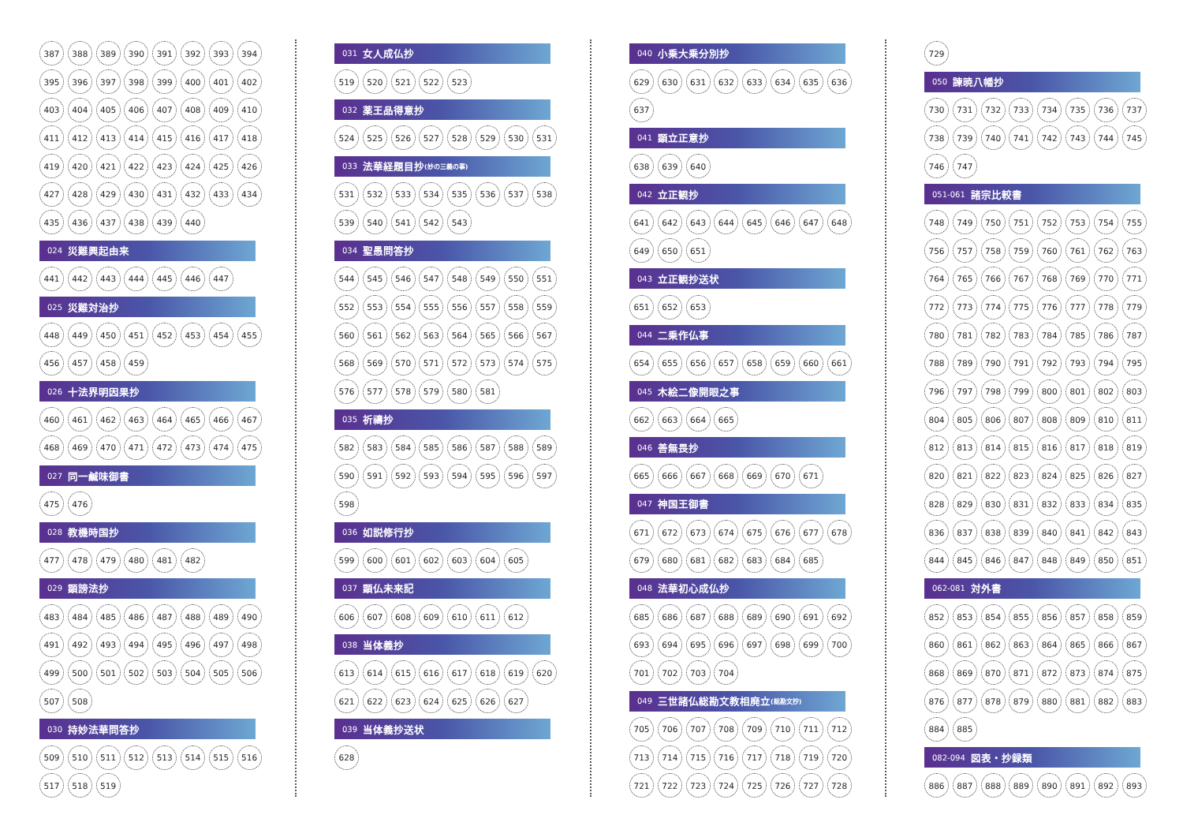387 388 389 390 391 392 393 394
395 396 397 398 399 400 401 402
403 404 405 406 407 408 409 410
411 412 413 414 415 416 417 418
419 420 421 422 423 424 425 426
427 428 429 430 431 432 433 434
435 436 437 438 439 440
024 災難興起由来
441 442 443 444 445 446 447
025 災難対治抄
448 449 450 451 452 453 454 455
456 457 458 459
026 十法界明因果抄
460 461 462 463 464 465 466 467
468 469 470 471 472 473 474 475
027 同一鹹味御書
475 476
028 教機時国抄
477 478 479 480 481 482
029 顕謗法抄
483 484 485 486 487 488 489 490
491 492 493 494 495 496 497 498
499 500 501 502 503 504 505 506
507 508
030 持妙法華問答抄
509 510 511 512 513 514 515 516
517 518 519
031 女人成仏抄
519 520 521 522 523
032 薬王品得意抄
524 525 526 527 528 529 530 531
033 法華経題目抄 (妙の三義の事)
531 532 533 534 535 536 537 538
539 540 541 542 543
034 聖愚問答抄
544 545 546 547 548 549 550 551
552 553 554 555 556 557 558 559
560 561 562 563 564 565 566 567
568 569 570 571 572 573 574 575
576 577 578 579 580 581
035 祈禱抄
582 583 584 585 586 587 588 589
590 591 592 593 594 595 596 597
598
036 如説修行抄
599 600 601 602 603 604 605
037 顕仏未来記
606 607 608 609 610 611 612
038 当体義抄
613 614 615 616 617 618 619 620
621 622 623 624 625 626 627
039 当体義抄送状
628
040 小乗大乗分別抄
629 630 631 632 633 634 635 636
637
041 顕立正意抄
638 639 640
042 立正観抄
641 642 643 644 645 646 647 648
649 650 651
043 立正観抄送状
651 652 653
044 二乗作仏事
654 655 656 657 658 659 660 661
045 木絵二像開眼之事
662 663 664 665
046 善無畏抄
665 666 667 668 669 670 671
047 神国王御書
671 672 673 674 675 676 677 678
679 680 681 682 683 684 685
048 法華初心成仏抄
685 686 687 688 689 690 691 692
693 694 695 696 697 698 699 700
701 702 703 704
049 三世諸仏総勘文教相廃立 (総勘文抄)
705 706 707 708 709 710 711 712
713 714 715 716 717 718 719 720
721 722 723 724 725 726 727 728
729
050 諫暁八幡抄
730 731 732 733 734 735 736 737
738 739 740 741 742 743 744 745
746 747
051-061 諸宗比較書
748 749 750 751 752 753 754 755
756 757 758 759 760 761 762 763
764 765 766 767 768 769 770 771
772 773 774 775 776 777 778 779
780 781 782 783 784 785 786 787
788 789 790 791 792 793 794 795
796 797 798 799 800 801 802 803
804 805 806 807 808 809 810 811
812 813 814 815 816 817 818 819
820 821 822 823 824 825 826 827
828 829 830 831 832 833 834 835
836 837 838 839 840 841 842 843
844 845 846 847 848 849 850 851
062-081 対外書
852 853 854 855 856 857 858 859
860 861 862 863 864 865 866 867
868 869 870 871 872 873 874 875
876 877 878 879 880 881 882 883
884 885
082-094 図表・抄録類
886 887 888 889 890 891 892 893